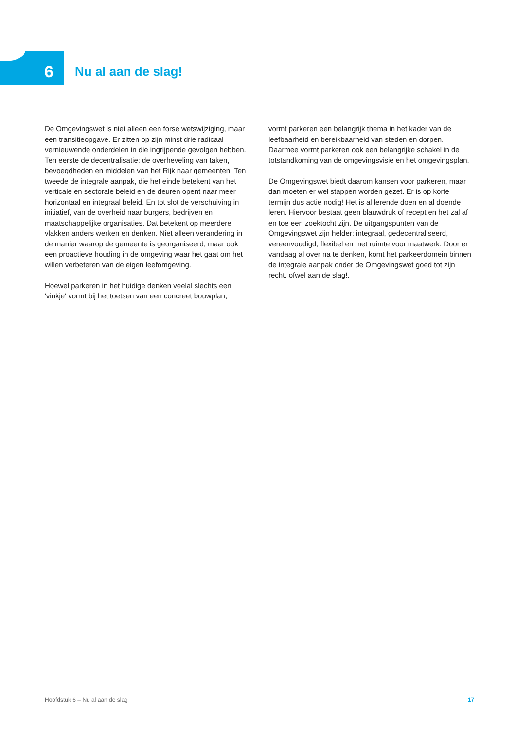6
Nu al aan de slag!
De Omgevingswet is niet alleen een forse wetswijziging, maar een transitieopgave. Er zitten op zijn minst drie radicaal vernieuwende onderdelen in die ingrijpende gevolgen hebben. Ten eerste de decentralisatie: de overheveling van taken, bevoegdheden en middelen van het Rijk naar gemeenten. Ten tweede de integrale aanpak, die het einde betekent van het verticale en sectorale beleid en de deuren opent naar meer horizontaal en integraal beleid. En tot slot de verschuiving in initiatief, van de overheid naar burgers, bedrijven en maatschappelijke organisaties. Dat betekent op meerdere vlakken anders werken en denken. Niet alleen verandering in de manier waarop de gemeente is georganiseerd, maar ook een proactieve houding in de omgeving waar het gaat om het willen verbeteren van de eigen leefomgeving.
Hoewel parkeren in het huidige denken veelal slechts een 'vinkje' vormt bij het toetsen van een concreet bouwplan,
vormt parkeren een belangrijk thema in het kader van de leefbaarheid en bereikbaarheid van steden en dorpen. Daarmee vormt parkeren ook een belangrijke schakel in de totstandkoming van de omgevingsvisie en het omgevingsplan.
De Omgevingswet biedt daarom kansen voor parkeren, maar dan moeten er wel stappen worden gezet. Er is op korte termijn dus actie nodig! Het is al lerende doen en al doende leren. Hiervoor bestaat geen blauwdruk of recept en het zal af en toe een zoektocht zijn. De uitgangspunten van de Omgevingswet zijn helder: integraal, gedecentraliseerd, vereenvoudigd, flexibel en met ruimte voor maatwerk. Door er vandaag al over na te denken, komt het parkeerdomein binnen de integrale aanpak onder de Omgevingswet goed tot zijn recht, ofwel aan de slag!.
Hoofdstuk 6 – Nu al aan de slag 17